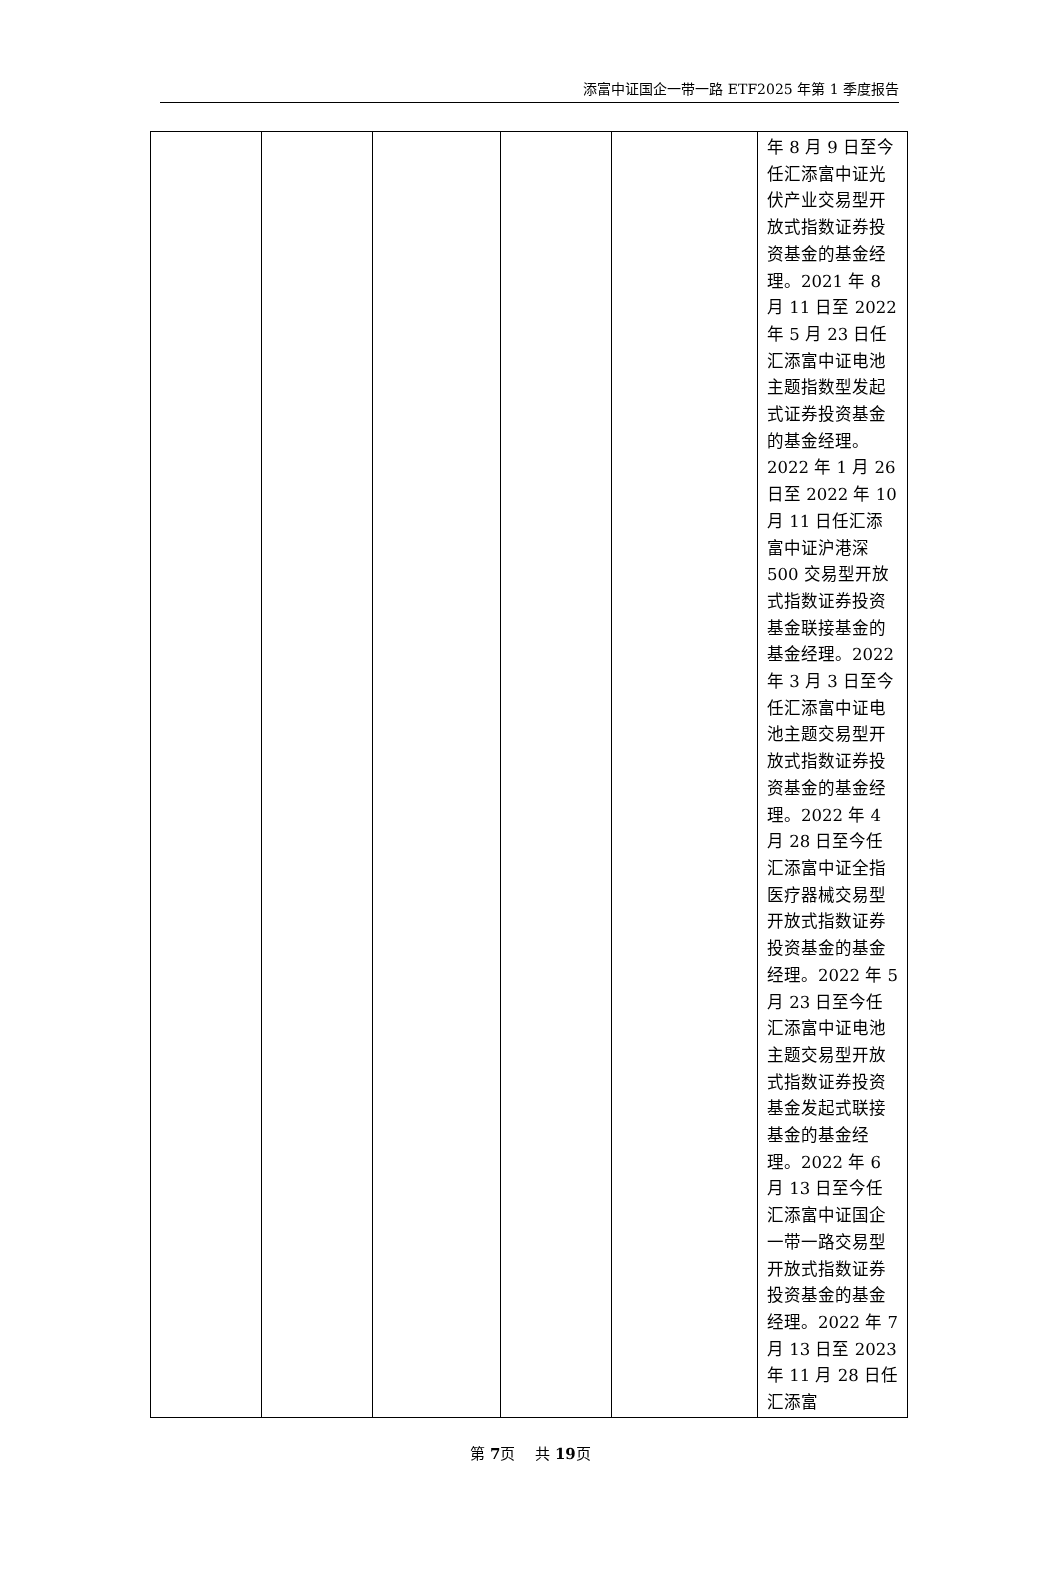添富中证国企一带一路 ETF2025 年第 1 季度报告
| | | | | | 年 8 月 9 日至今任汇添富中证光伏产业交易型开放式指数证券投资基金的基金经理。2021 年 8 月 11 日至 2022 年 5 月 23 日任汇添富中证电池主题指数型发起式证券投资基金的基金经理。2022 年 1 月 26 日至 2022 年 10 月 11 日任汇添富中证沪港深 500 交易型开放式指数证券投资基金联接基金的基金经理。2022 年 3 月 3 日至今任汇添富中证电池主题交易型开放式指数证券投资基金的基金经理。2022 年 4 月 28 日至今任汇添富中证全指医疗器械交易型开放式指数证券投资基金的基金经理。2022 年 5 月 23 日至今任汇添富中证电池主题交易型开放式指数证券投资基金发起式联接基金的基金经理。2022 年 6 月 13 日至今任汇添富中证国企一带一路交易型开放式指数证券投资基金的基金经理。2022 年 7 月 13 日至 2023 年 11 月 28 日任汇添富 |
第 7页　 共 19页